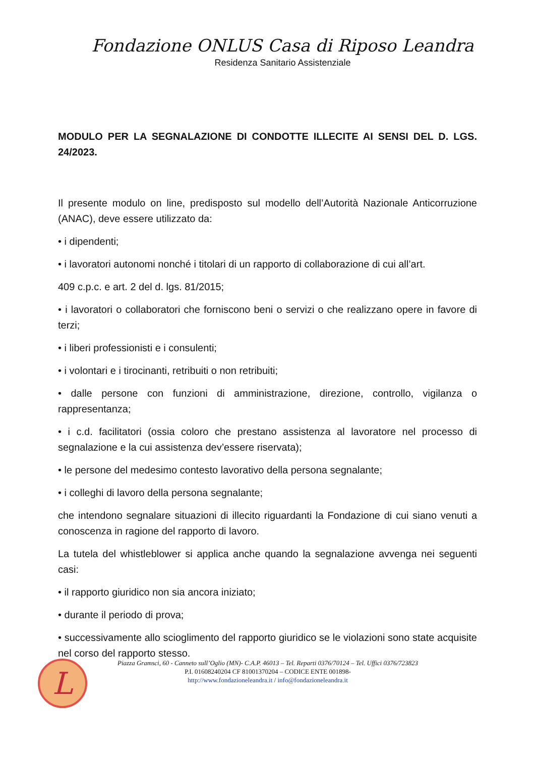Fondazione ONLUS Casa di Riposo Leandra
Residenza Sanitario Assistenziale
MODULO PER LA SEGNALAZIONE DI CONDOTTE ILLECITE AI SENSI DEL D. LGS. 24/2023.
Il presente modulo on line, predisposto sul modello dell’Autorità Nazionale Anticorruzione (ANAC), deve essere utilizzato da:
• i dipendenti;
• i lavoratori autonomi nonché i titolari di un rapporto di collaborazione di cui all’art.
409 c.p.c. e art. 2 del d. lgs. 81/2015;
• i lavoratori o collaboratori che forniscono beni o servizi o che realizzano opere in favore di terzi;
• i liberi professionisti e i consulenti;
• i volontari e i tirocinanti, retribuiti o non retribuiti;
• dalle persone con funzioni di amministrazione, direzione, controllo, vigilanza o rappresentanza;
• i c.d. facilitatori (ossia coloro che prestano assistenza al lavoratore nel processo di segnalazione e la cui assistenza dev’essere riservata);
• le persone del medesimo contesto lavorativo della persona segnalante;
• i colleghi di lavoro della persona segnalante;
che intendono segnalare situazioni di illecito riguardanti la Fondazione di cui siano venuti a conoscenza in ragione del rapporto di lavoro.
La tutela del whistleblower si applica anche quando la segnalazione avvenga nei seguenti casi:
• il rapporto giuridico non sia ancora iniziato;
• durante il periodo di prova;
• successivamente allo scioglimento del rapporto giuridico se le violazioni sono state acquisite nel corso del rapporto stesso.
L
Piazza Gramsci, 60 - Canneto sull’Oglio (MN)- C.A.P. 46013 – Tel. Reparti 0376/70124 – Tel. Uffici 0376/723823
P.I. 01608240204 CF 81001370204 – CODICE ENTE 001898-
http://www.fondazioneleandra.it / info@fondazioneleandra.it